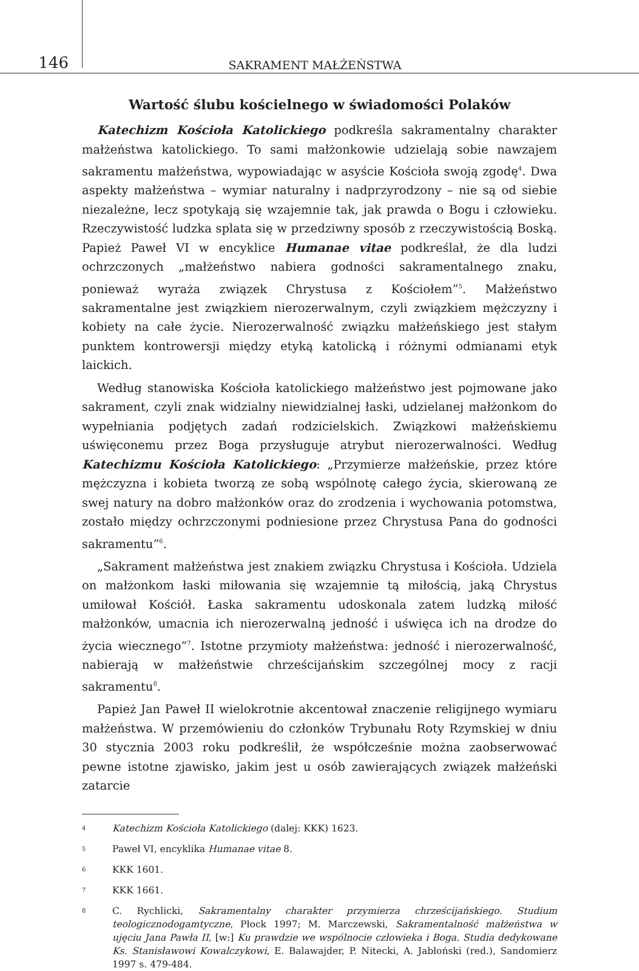146
SAKRAMENT MAŁŻEŃSTWA
Wartość ślubu kościelnego w świadomości Polaków
Katechizm Kościoła Katolickiego podkreśla sakramentalny charakter małżeństwa katolickiego. To sami małżonkowie udzielają sobie nawzajem sakramentu małżeństwa, wypowiadając w asyście Kościoła swoją zgodę<sup>4</sup>. Dwa aspekty małżeństwa – wymiar naturalny i nadprzyrodzony – nie są od siebie niezależne, lecz spotykają się wzajemnie tak, jak prawda o Bogu i człowieku. Rzeczywistość ludzka splata się w przedziwny sposób z rzeczywistością Boską. Papież Paweł VI w encyklice Humanae vitae podkreślał, że dla ludzi ochrzczonych „małżeństwo nabiera godności sakramentalnego znaku, ponieważ wyraża związek Chrystusa z Kościołem”<sup>5</sup>. Małżeństwo sakramentalne jest związkiem nierozerwalnym, czyli związkiem mężczyzny i kobiety na całe życie. Nierozerwalność związku małżeńskiego jest stałym punktem kontrowersji między etyką katolicką i różnymi odmianami etyk laickich.
Według stanowiska Kościoła katolickiego małżeństwo jest pojmowane jako sakrament, czyli znak widzialny niewidzialnej łaski, udzielanej małżonkom do wypełniania podjętych zadań rodzicielskich. Związkowi małżeńskiemu uświęconemu przez Boga przysługuje atrybut nierozerwalności. Według Katechizmu Kościoła Katolickiego: „Przymierze małżeńskie, przez które mężczyzna i kobieta tworzą ze sobą wspólnotę całego życia, skierowaną ze swej natury na dobro małżonków oraz do zrodzenia i wychowania potomstwa, zostało między ochrzczonymi podniesione przez Chrystusa Pana do godności sakramentu”<sup>6</sup>.
„Sakrament małżeństwa jest znakiem związku Chrystusa i Kościoła. Udziela on małżonkom łaski miłowania się wzajemnie tą miłością, jaką Chrystus umiłował Kościół. Łaska sakramentu udoskonala zatem ludzką miłość małżonków, umacnia ich nierozerwalną jedność i uświęca ich na drodze do życia wiecznego”<sup>7</sup>. Istotne przymioty małżeństwa: jedność i nierozerwalność, nabierają w małżeństwie chrześcijańskim szczególnej mocy z racji sakramentu<sup>8</sup>.
Papież Jan Paweł II wielokrotnie akcentował znaczenie religijnego wymiaru małżeństwa. W przemówieniu do członków Trybunału Roty Rzymskiej w dniu 30 stycznia 2003 roku podkreślił, że współcześnie można zaobserwować pewne istotne zjawisko, jakim jest u osób zawierających związek małżeński zatarcie
4 Katechizm Kościoła Katolickiego (dalej: KKK) 1623.
5 Paweł VI, encyklika Humanae vitae 8.
6 KKK 1601.
7 KKK 1661.
8 C. Rychlicki, Sakramentalny charakter przymierza chrześcijańskiego. Studium teologicznodogamtyczne, Płock 1997; M. Marczewski, Sakramentalność małżeństwa w ujęciu Jana Pawła II, [w:] Ku prawdzie we wspólnocie człowieka i Boga. Studia dedykowane Ks. Stanisławowi Kowalczykowi, E. Balawajder, P. Nitecki, A. Jabłoński (red.), Sandomierz 1997 s. 479-484.